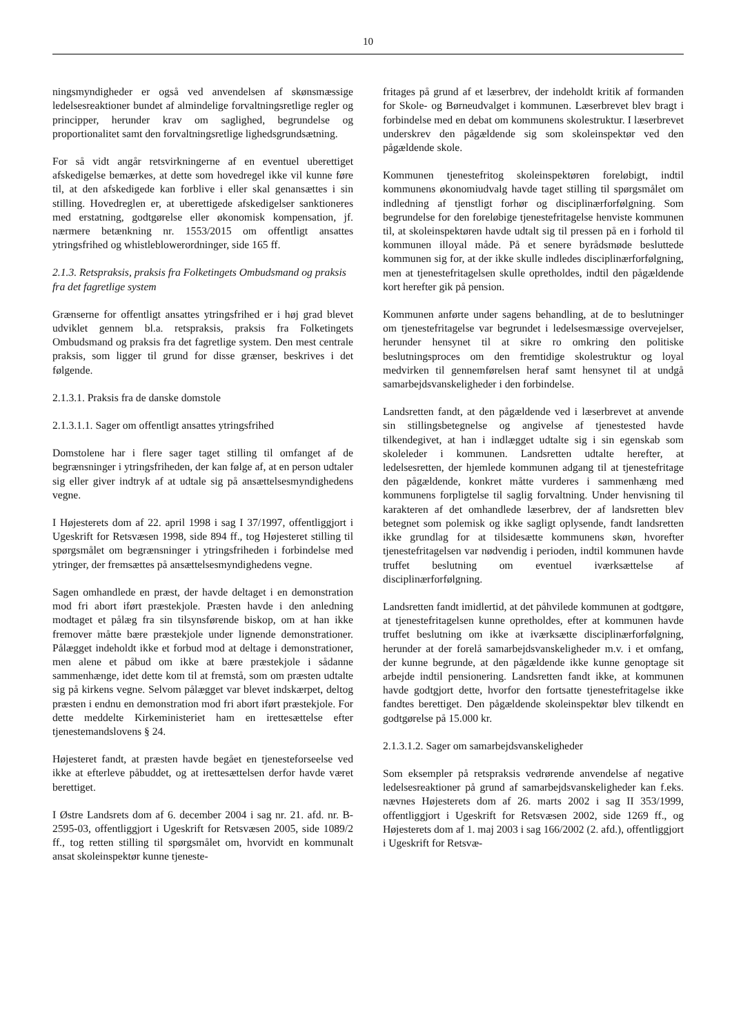10
ningsmyndigheder er også ved anvendelsen af skønsmæssige ledelsesreaktioner bundet af almindelige forvaltningsretlige regler og principper, herunder krav om saglighed, begrundelse og proportionalitet samt den forvaltningsretlige lighedsgrundsætning.
For så vidt angår retsvirkningerne af en eventuel uberettiget afskedigelse bemærkes, at dette som hovedregel ikke vil kunne føre til, at den afskedigede kan forblive i eller skal genansættes i sin stilling. Hovedreglen er, at uberettigede afskedigelser sanktioneres med erstatning, godtgørelse eller økonomisk kompensation, jf. nærmere betænkning nr. 1553/2015 om offentligt ansattes ytringsfrihed og whistleblowerordninger, side 165 ff.
2.1.3. Retspraksis, praksis fra Folketingets Ombudsmand og praksis fra det fagretlige system
Grænserne for offentligt ansattes ytringsfrihed er i høj grad blevet udviklet gennem bl.a. retspraksis, praksis fra Folketingets Ombudsmand og praksis fra det fagretlige system. Den mest centrale praksis, som ligger til grund for disse grænser, beskrives i det følgende.
2.1.3.1. Praksis fra de danske domstole
2.1.3.1.1. Sager om offentligt ansattes ytringsfrihed
Domstolene har i flere sager taget stilling til omfanget af de begrænsninger i ytringsfriheden, der kan følge af, at en person udtaler sig eller giver indtryk af at udtale sig på ansættelsesmyndighedens vegne.
I Højesterets dom af 22. april 1998 i sag I 37/1997, offentliggjort i Ugeskrift for Retsvæsen 1998, side 894 ff., tog Højesteret stilling til spørgsmålet om begrænsninger i ytringsfriheden i forbindelse med ytringer, der fremsættes på ansættelsesmyndighedens vegne.
Sagen omhandlede en præst, der havde deltaget i en demonstration mod fri abort iført præstekjole. Præsten havde i den anledning modtaget et pålæg fra sin tilsynsførende biskop, om at han ikke fremover måtte bære præstekjole under lignende demonstrationer. Pålægget indeholdt ikke et forbud mod at deltage i demonstrationer, men alene et påbud om ikke at bære præstekjole i sådanne sammenhænge, idet dette kom til at fremstå, som om præsten udtalte sig på kirkens vegne. Selvom pålægget var blevet indskærpet, deltog præsten i endnu en demonstration mod fri abort iført præstekjole. For dette meddelte Kirkeministeriet ham en irettesættelse efter tjenestemandslovens § 24.
Højesteret fandt, at præsten havde begået en tjenesteforseelse ved ikke at efterleve påbuddet, og at irettesættelsen derfor havde været berettiget.
I Østre Landsrets dom af 6. december 2004 i sag nr. 21. afd. nr. B-2595-03, offentliggjort i Ugeskrift for Retsvæsen 2005, side 1089/2 ff., tog retten stilling til spørgsmålet om, hvorvidt en kommunalt ansat skoleinspektør kunne tjeneste-
fritages på grund af et læserbrev, der indeholdt kritik af formanden for Skole- og Børneudvalget i kommunen. Læserbrevet blev bragt i forbindelse med en debat om kommunens skolestruktur. I læserbrevet underskrev den pågældende sig som skoleinspektør ved den pågældende skole.
Kommunen tjenestefritog skoleinspektøren foreløbigt, indtil kommunens økonomiudvalg havde taget stilling til spørgsmålet om indledning af tjenstligt forhør og disciplinærforfølgning. Som begrundelse for den foreløbige tjenestefritagelse henviste kommunen til, at skoleinspektøren havde udtalt sig til pressen på en i forhold til kommunen illoyal måde. På et senere byrådsmøde besluttede kommunen sig for, at der ikke skulle indledes disciplinærforfølgning, men at tjenestefritagelsen skulle opretholdes, indtil den pågældende kort herefter gik på pension.
Kommunen anførte under sagens behandling, at de to beslutninger om tjenestefritagelse var begrundet i ledelsesmæssige overvejelser, herunder hensynet til at sikre ro omkring den politiske beslutningsproces om den fremtidige skolestruktur og loyal medvirken til gennemførelsen heraf samt hensynet til at undgå samarbejdsvanskeligheder i den forbindelse.
Landsretten fandt, at den pågældende ved i læserbrevet at anvende sin stillingsbetegnelse og angivelse af tjenestested havde tilkendegivet, at han i indlægget udtalte sig i sin egenskab som skoleleder i kommunen. Landsretten udtalte herefter, at ledelsesretten, der hjemlede kommunen adgang til at tjenestefritage den pågældende, konkret måtte vurderes i sammenhæng med kommunens forpligtelse til saglig forvaltning. Under henvisning til karakteren af det omhandlede læserbrev, der af landsretten blev betegnet som polemisk og ikke sagligt oplysende, fandt landsretten ikke grundlag for at tilsidesætte kommunens skøn, hvorefter tjenestefritagelsen var nødvendig i perioden, indtil kommunen havde truffet beslutning om eventuel iværksættelse af disciplinærforfølgning.
Landsretten fandt imidlertid, at det påhvilede kommunen at godtgøre, at tjenestefritagelsen kunne opretholdes, efter at kommunen havde truffet beslutning om ikke at iværksætte disciplinærforfølgning, herunder at der forelå samarbejdsvanskeligheder m.v. i et omfang, der kunne begrunde, at den pågældende ikke kunne genoptage sit arbejde indtil pensionering. Landsretten fandt ikke, at kommunen havde godtgjort dette, hvorfor den fortsatte tjenestefritagelse ikke fandtes berettiget. Den pågældende skoleinspektør blev tilkendt en godtgørelse på 15.000 kr.
2.1.3.1.2. Sager om samarbejdsvanskeligheder
Som eksempler på retspraksis vedrørende anvendelse af negative ledelsesreaktioner på grund af samarbejdsvanskeligheder kan f.eks. nævnes Højesterets dom af 26. marts 2002 i sag II 353/1999, offentliggjort i Ugeskrift for Retsvæsen 2002, side 1269 ff., og Højesterets dom af 1. maj 2003 i sag 166/2002 (2. afd.), offentliggjort i Ugeskrift for Retsvæ-